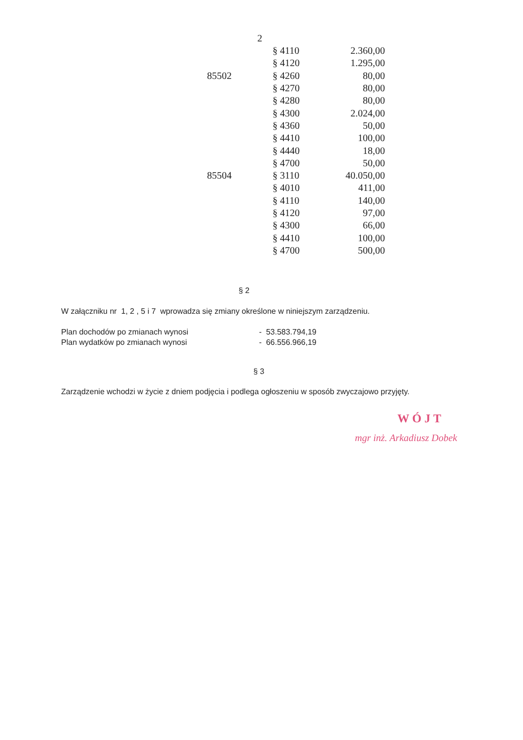2
| | § 4110 | 2.360,00 |
| | § 4120 | 1.295,00 |
| 85502 | § 4260 | 80,00 |
| | § 4270 | 80,00 |
| | § 4280 | 80,00 |
| | § 4300 | 2.024,00 |
| | § 4360 | 50,00 |
| | § 4410 | 100,00 |
| | § 4440 | 18,00 |
| | § 4700 | 50,00 |
| 85504 | § 3110 | 40.050,00 |
| | § 4010 | 411,00 |
| | § 4110 | 140,00 |
| | § 4120 | 97,00 |
| | § 4300 | 66,00 |
| | § 4410 | 100,00 |
| | § 4700 | 500,00 |
§ 2
W załączniku nr 1, 2 , 5 i 7 wprowadza się zmiany określone w niniejszym zarządzeniu.
Plan dochodów po zmianach wynosi - 53.583.794,19
Plan wydatków po zmianach wynosi - 66.556.966,19
§ 3
Zarządzenie wchodzi w życie z dniem podjęcia i podlega ogłoszeniu w sposób zwyczajowo przyjęty.
WÓJT
mgr inż. Arkadiusz Dobek